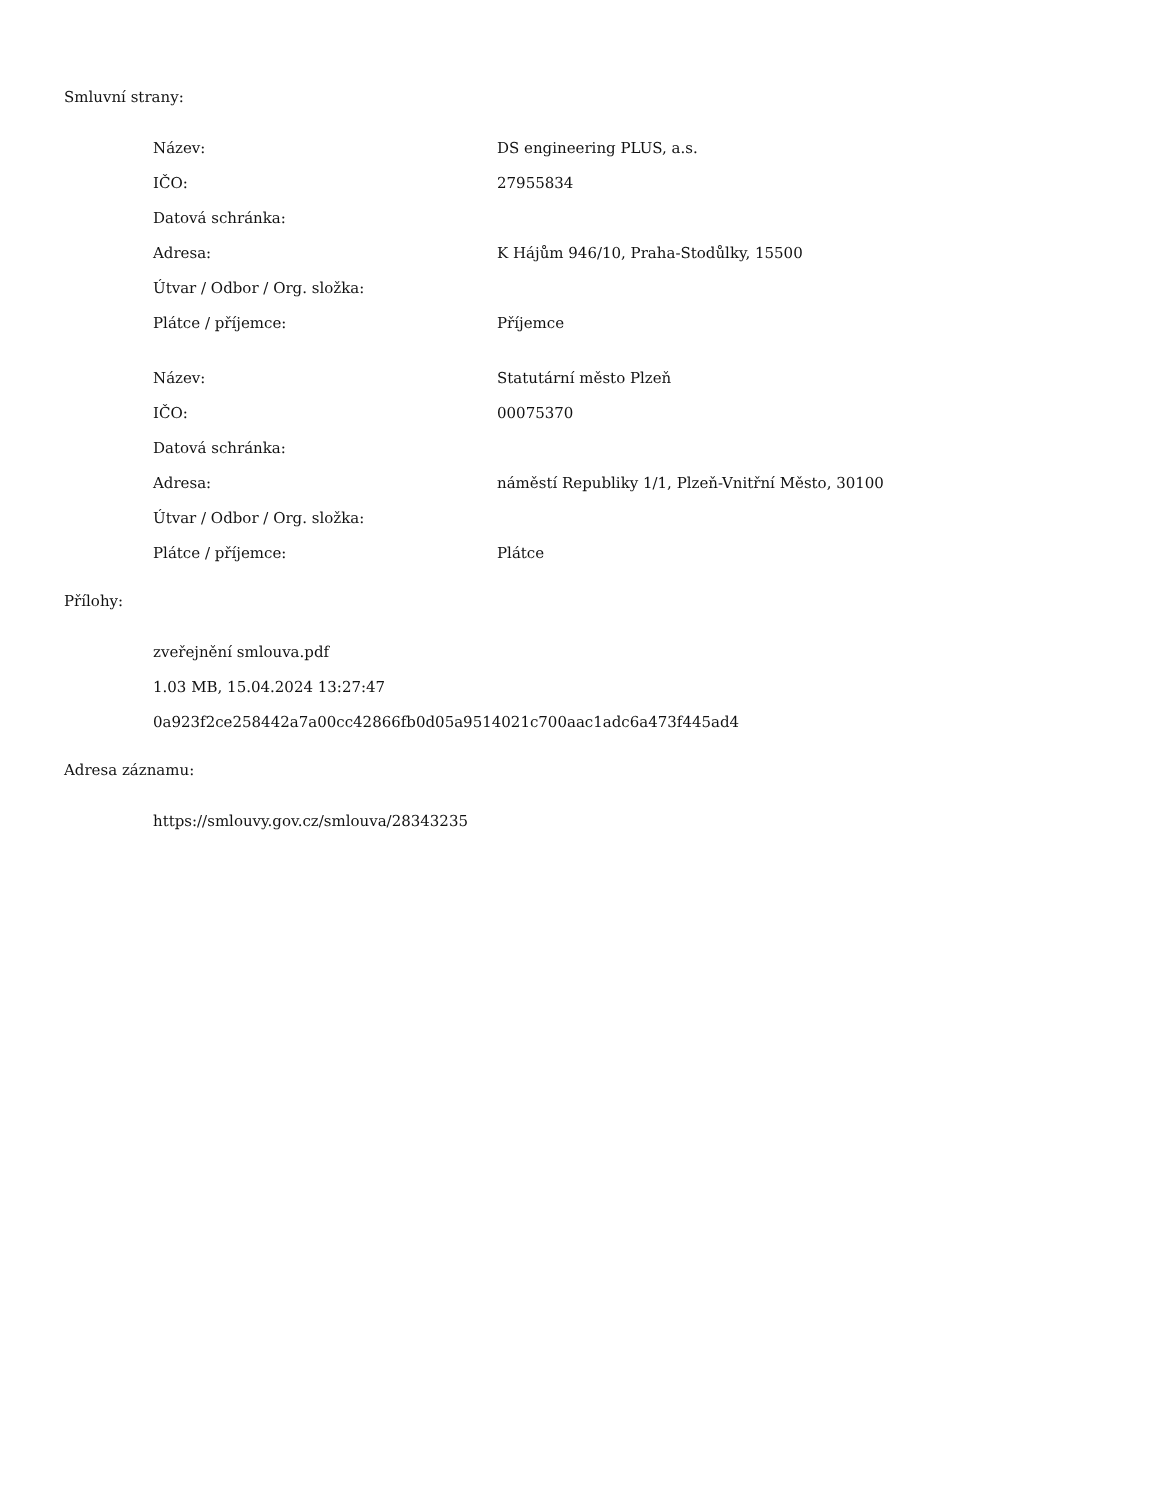Smluvní strany:
| Název: | DS engineering PLUS, a.s. |
| IČO: | 27955834 |
| Datová schránka: | |
| Adresa: | K Hájům 946/10, Praha-Stodůlky, 15500 |
| Útvar / Odbor / Org. složka: | |
| Plátce / příjemce: | Příjemce |
| Název: | Statutární město Plzeň |
| IČO: | 00075370 |
| Datová schránka: | |
| Adresa: | náměstí Republiky 1/1, Plzeň-Vnitřní Město, 30100 |
| Útvar / Odbor / Org. složka: | |
| Plátce / příjemce: | Plátce |
Přílohy:
| zveřejnění smlouva.pdf |
| 1.03 MB, 15.04.2024 13:27:47 |
| 0a923f2ce258442a7a00cc42866fb0d05a9514021c700aac1adc6a473f445ad4 |
Adresa záznamu:
| https://smlouvy.gov.cz/smlouva/28343235 |